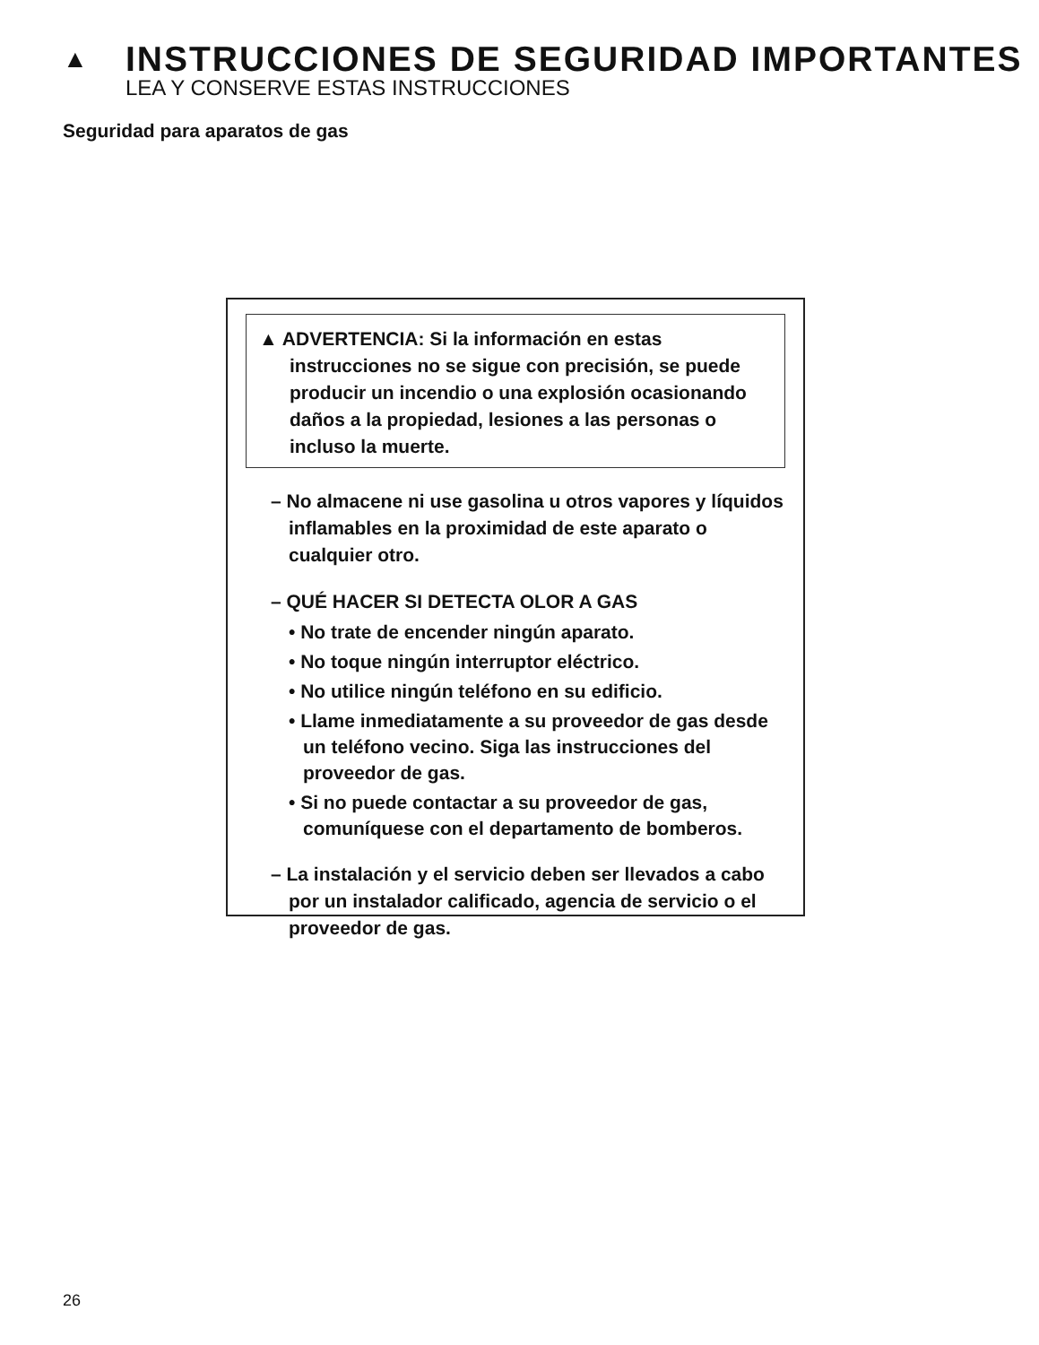▲ INSTRUCCIONES DE SEGURIDAD IMPORTANTES
LEA Y CONSERVE ESTAS INSTRUCCIONES
Seguridad para aparatos de gas
▲ ADVERTENCIA: Si la información en estas instrucciones no se sigue con precisión, se puede producir un incendio o una explosión ocasionando daños a la propiedad, lesiones a las personas o incluso la muerte.
– No almacene ni use gasolina u otros vapores y líquidos inflamables en la proximidad de este aparato o cualquier otro.
– QUÉ HACER SI DETECTA OLOR A GAS
• No trate de encender ningún aparato.
• No toque ningún interruptor eléctrico.
• No utilice ningún teléfono en su edificio.
• Llame inmediatamente a su proveedor de gas desde un teléfono vecino. Siga las instrucciones del proveedor de gas.
• Si no puede contactar a su proveedor de gas, comuníquese con el departamento de bomberos.
– La instalación y el servicio deben ser llevados a cabo por un instalador calificado, agencia de servicio o el proveedor de gas.
26